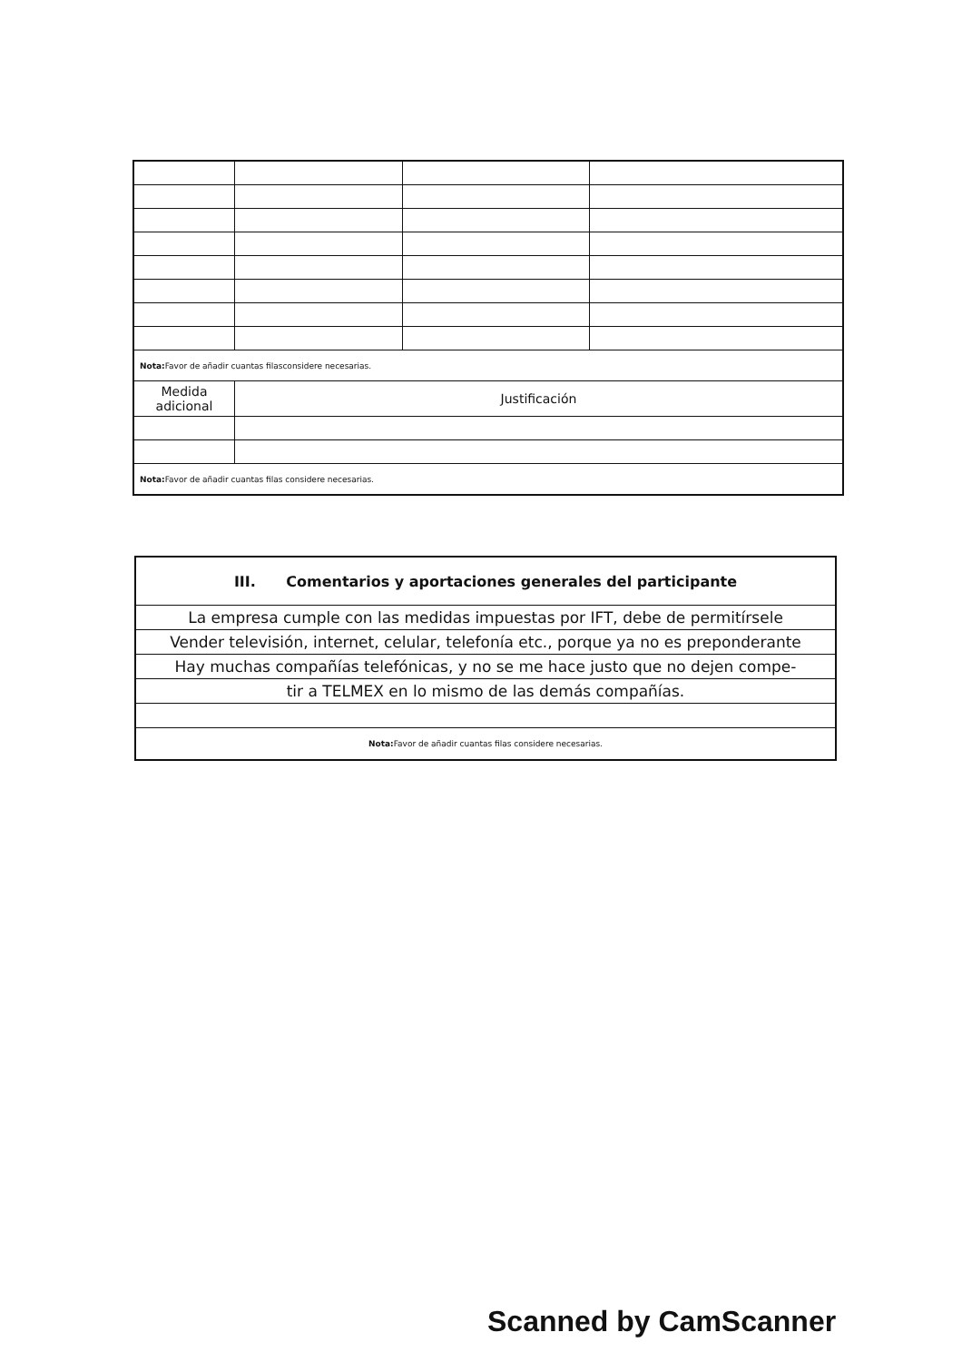| Nota: Favor de añadir cuantas filasconsidere necesarias. | | | |
| Medida adicional | Justificación | | |
| Nota: Favor de añadir cuantas filas considere necesarias. | | | |
| III. Comentarios y aportaciones generales del participante |
| --- |
| La empresa cumple con las medidas impuestas por IFT, debe de permitírsele |
| Vender televisión, internet, celular, telefonía etc., porque ya no es preponderante |
| Hay muchas compañías telefónicas, y no se me hace justo que no dejen compe- |
| tir a TELMEX en lo mismo de las demás compañías. |
| Nota: Favor de añadir cuantas filas considere necesarias. |
Scanned by CamScanner